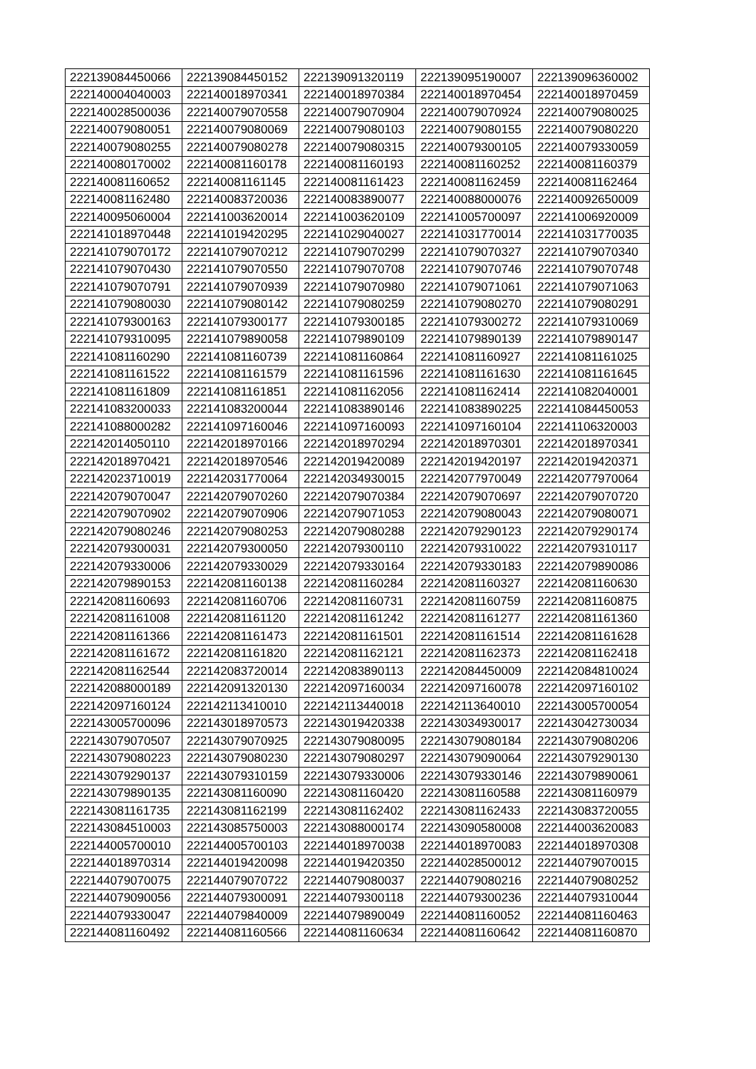| 222139084450066 | 222139084450152 | 222139091320119 | 222139095190007 | 222139096360002 |
| 222140004040003 | 222140018970341 | 222140018970384 | 222140018970454 | 222140018970459 |
| 222140028500036 | 222140079070558 | 222140079070904 | 222140079070924 | 222140079080025 |
| 222140079080051 | 222140079080069 | 222140079080103 | 222140079080155 | 222140079080220 |
| 222140079080255 | 222140079080278 | 222140079080315 | 222140079300105 | 222140079330059 |
| 222140080170002 | 222140081160178 | 222140081160193 | 222140081160252 | 222140081160379 |
| 222140081160652 | 222140081161145 | 222140081161423 | 222140081162459 | 222140081162464 |
| 222140081162480 | 222140083720036 | 222140083890077 | 222140088000076 | 222140092650009 |
| 222140095060004 | 222141003620014 | 222141003620109 | 222141005700097 | 222141006920009 |
| 222141018970448 | 222141019420295 | 222141029040027 | 222141031770014 | 222141031770035 |
| 222141079070172 | 222141079070212 | 222141079070299 | 222141079070327 | 222141079070340 |
| 222141079070430 | 222141079070550 | 222141079070708 | 222141079070746 | 222141079070748 |
| 222141079070791 | 222141079070939 | 222141079070980 | 222141079071061 | 222141079071063 |
| 222141079080030 | 222141079080142 | 222141079080259 | 222141079080270 | 222141079080291 |
| 222141079300163 | 222141079300177 | 222141079300185 | 222141079300272 | 222141079310069 |
| 222141079310095 | 222141079890058 | 222141079890109 | 222141079890139 | 222141079890147 |
| 222141081160290 | 222141081160739 | 222141081160864 | 222141081160927 | 222141081161025 |
| 222141081161522 | 222141081161579 | 222141081161596 | 222141081161630 | 222141081161645 |
| 222141081161809 | 222141081161851 | 222141081162056 | 222141081162414 | 222141082040001 |
| 222141083200033 | 222141083200044 | 222141083890146 | 222141083890225 | 222141084450053 |
| 222141088000282 | 222141097160046 | 222141097160093 | 222141097160104 | 222141106320003 |
| 222142014050110 | 222142018970166 | 222142018970294 | 222142018970301 | 222142018970341 |
| 222142018970421 | 222142018970546 | 222142019420089 | 222142019420197 | 222142019420371 |
| 222142023710019 | 222142031770064 | 222142034930015 | 222142077970049 | 222142077970064 |
| 222142079070047 | 222142079070260 | 222142079070384 | 222142079070697 | 222142079070720 |
| 222142079070902 | 222142079070906 | 222142079071053 | 222142079080043 | 222142079080071 |
| 222142079080246 | 222142079080253 | 222142079080288 | 222142079290123 | 222142079290174 |
| 222142079300031 | 222142079300050 | 222142079300110 | 222142079310022 | 222142079310117 |
| 222142079330006 | 222142079330029 | 222142079330164 | 222142079330183 | 222142079890086 |
| 222142079890153 | 222142081160138 | 222142081160284 | 222142081160327 | 222142081160630 |
| 222142081160693 | 222142081160706 | 222142081160731 | 222142081160759 | 222142081160875 |
| 222142081161008 | 222142081161120 | 222142081161242 | 222142081161277 | 222142081161360 |
| 222142081161366 | 222142081161473 | 222142081161501 | 222142081161514 | 222142081161628 |
| 222142081161672 | 222142081161820 | 222142081162121 | 222142081162373 | 222142081162418 |
| 222142081162544 | 222142083720014 | 222142083890113 | 222142084450009 | 222142084810024 |
| 222142088000189 | 222142091320130 | 222142097160034 | 222142097160078 | 222142097160102 |
| 222142097160124 | 222142113410010 | 222142113440018 | 222142113640010 | 222143005700054 |
| 222143005700096 | 222143018970573 | 222143019420338 | 222143034930017 | 222143042730034 |
| 222143079070507 | 222143079070925 | 222143079080095 | 222143079080184 | 222143079080206 |
| 222143079080223 | 222143079080230 | 222143079080297 | 222143079090064 | 222143079290130 |
| 222143079290137 | 222143079310159 | 222143079330006 | 222143079330146 | 222143079890061 |
| 222143079890135 | 222143081160090 | 222143081160420 | 222143081160588 | 222143081160979 |
| 222143081161735 | 222143081162199 | 222143081162402 | 222143081162433 | 222143083720055 |
| 222143084510003 | 222143085750003 | 222143088000174 | 222143090580008 | 222144003620083 |
| 222144005700010 | 222144005700103 | 222144018970038 | 222144018970083 | 222144018970308 |
| 222144018970314 | 222144019420098 | 222144019420350 | 222144028500012 | 222144079070015 |
| 222144079070075 | 222144079070722 | 222144079080037 | 222144079080216 | 222144079080252 |
| 222144079090056 | 222144079300091 | 222144079300118 | 222144079300236 | 222144079310044 |
| 222144079330047 | 222144079840009 | 222144079890049 | 222144081160052 | 222144081160463 |
| 222144081160492 | 222144081160566 | 222144081160634 | 222144081160642 | 222144081160870 |